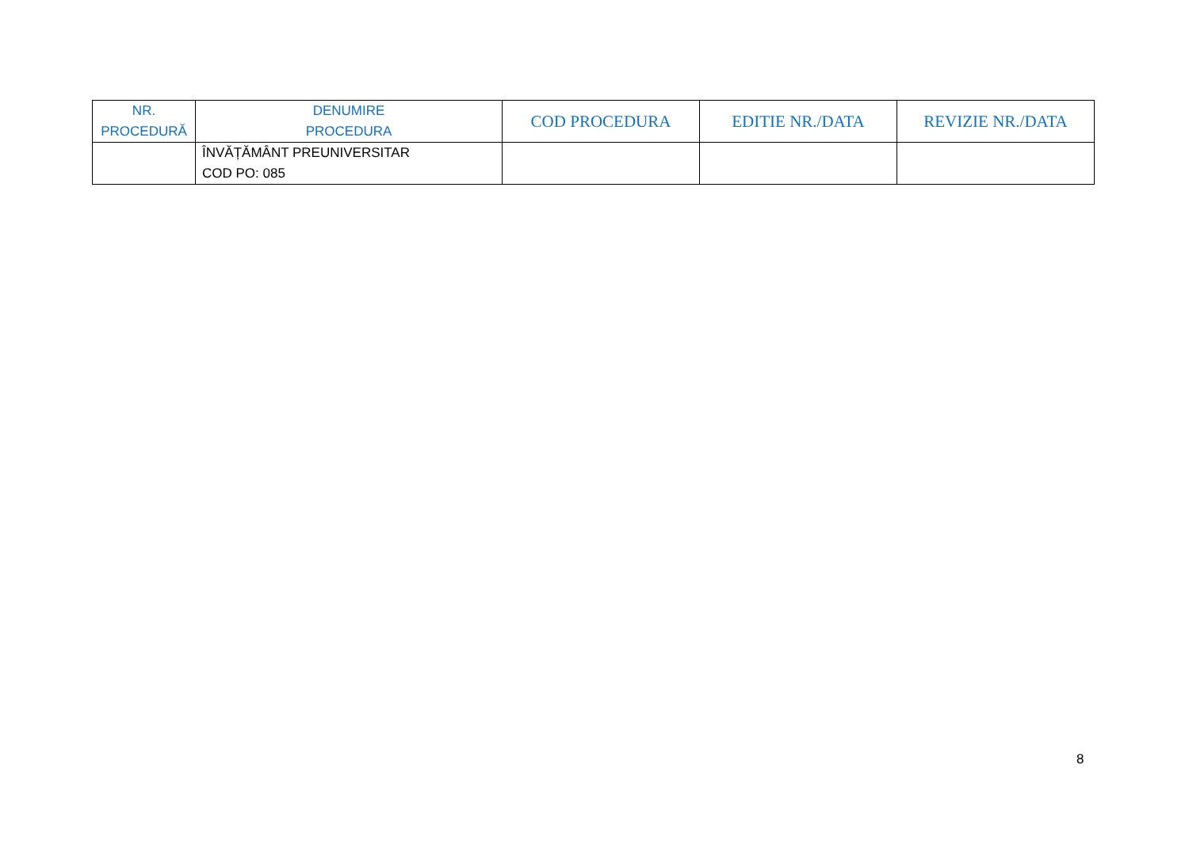| NR. PROCEDURĂ | DENUMIRE PROCEDURA | COD PROCEDURA | EDITIE NR./DATA | REVIZIE NR./DATA |
| --- | --- | --- | --- | --- |
| | ÎNVĂȚĂMÂNT PREUNIVERSITAR COD PO: 085 | | | |
8